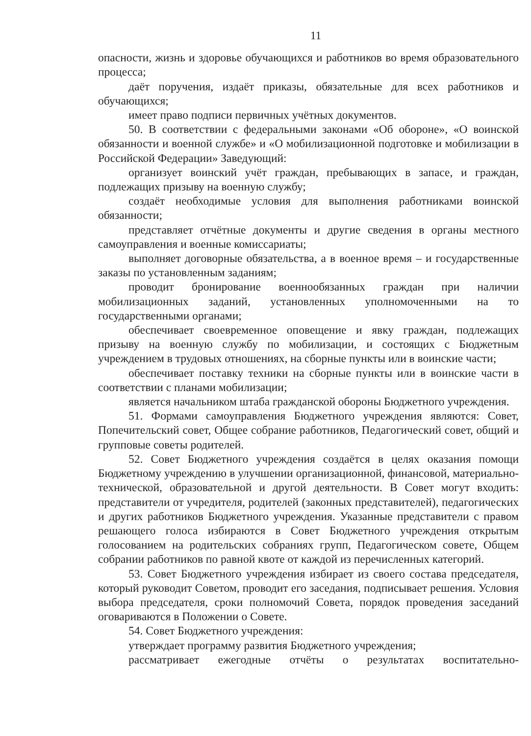11
опасности, жизнь и здоровье обучающихся и работников во время образовательного процесса;
даёт поручения, издаёт приказы, обязательные для всех работников и обучающихся;
имеет право подписи первичных учётных документов.
50. В соответствии с федеральными законами «Об обороне», «О воинской обязанности и военной службе» и «О мобилизационной подготовке и мобилизации в Российской Федерации» Заведующий:
организует воинский учёт граждан, пребывающих в запасе, и граждан, подлежащих призыву на военную службу;
создаёт необходимые условия для выполнения работниками воинской обязанности;
представляет отчётные документы и другие сведения в органы местного самоуправления и военные комиссариаты;
выполняет договорные обязательства, а в военное время – и государственные заказы по установленным заданиям;
проводит бронирование военнообязанных граждан при наличии мобилизационных заданий, установленных уполномоченными на то государственными органами;
обеспечивает своевременное оповещение и явку граждан, подлежащих призыву на военную службу по мобилизации, и состоящих с Бюджетным учреждением в трудовых отношениях, на сборные пункты или в воинские части;
обеспечивает поставку техники на сборные пункты или в воинские части в соответствии с планами мобилизации;
является начальником штаба гражданской обороны Бюджетного учреждения.
51. Формами самоуправления Бюджетного учреждения являются: Совет, Попечительский совет, Общее собрание работников, Педагогический совет, общий и групповые советы родителей.
52. Совет Бюджетного учреждения создаётся в целях оказания помощи Бюджетному учреждению в улучшении организационной, финансовой, материально-технической, образовательной и другой деятельности. В Совет могут входить: представители от учредителя, родителей (законных представителей), педагогических и других работников Бюджетного учреждения. Указанные представители с правом решающего голоса избираются в Совет Бюджетного учреждения открытым голосованием на родительских собраниях групп, Педагогическом совете, Общем собрании работников по равной квоте от каждой из перечисленных категорий.
53. Совет Бюджетного учреждения избирает из своего состава председателя, который руководит Советом, проводит его заседания, подписывает решения. Условия выбора председателя, сроки полномочий Совета, порядок проведения заседаний оговариваются в Положении о Совете.
54. Совет Бюджетного учреждения:
утверждает программу развития Бюджетного учреждения;
рассматривает ежегодные отчёты о результатах воспитательно-